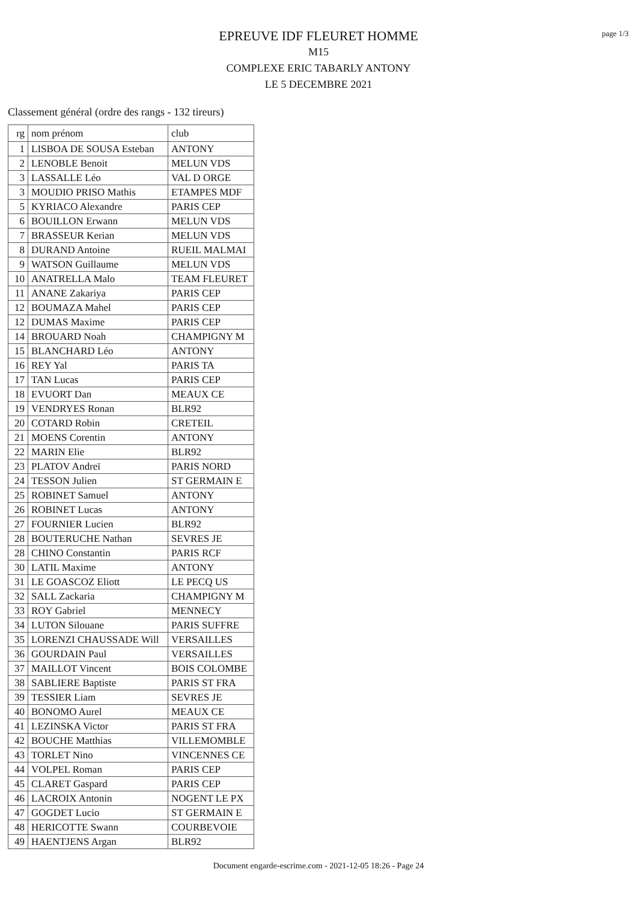EPREUVE IDF FLEURET HOMME
M15
COMPLEXE ERIC TABARLY ANTONY
LE 5 DECEMBRE 2021
page 1/3
Classement général (ordre des rangs - 132 tireurs)
| rg | nom prénom | club |
| --- | --- | --- |
| 1 | LISBOA DE SOUSA Esteban | ANTONY |
| 2 | LENOBLE Benoit | MELUN VDS |
| 3 | LASSALLE Léo | VAL D ORGE |
| 3 | MOUDIO PRISO Mathis | ETAMPES MDF |
| 5 | KYRIACO Alexandre | PARIS CEP |
| 6 | BOUILLON Erwann | MELUN VDS |
| 7 | BRASSEUR Kerian | MELUN VDS |
| 8 | DURAND Antoine | RUEIL MALMAI |
| 9 | WATSON Guillaume | MELUN VDS |
| 10 | ANATRELLA Malo | TEAM FLEURET |
| 11 | ANANE Zakariya | PARIS CEP |
| 12 | BOUMAZA Mahel | PARIS CEP |
| 12 | DUMAS Maxime | PARIS CEP |
| 14 | BROUARD Noah | CHAMPIGNY M |
| 15 | BLANCHARD Léo | ANTONY |
| 16 | REY Yal | PARIS TA |
| 17 | TAN Lucas | PARIS CEP |
| 18 | EVUORT Dan | MEAUX CE |
| 19 | VENDRYES Ronan | BLR92 |
| 20 | COTARD Robin | CRETEIL |
| 21 | MOENS Corentin | ANTONY |
| 22 | MARIN Elie | BLR92 |
| 23 | PLATOV Andreï | PARIS NORD |
| 24 | TESSON Julien | ST GERMAIN E |
| 25 | ROBINET Samuel | ANTONY |
| 26 | ROBINET Lucas | ANTONY |
| 27 | FOURNIER Lucien | BLR92 |
| 28 | BOUTERUCHE Nathan | SEVRES JE |
| 28 | CHINO Constantin | PARIS RCF |
| 30 | LATIL Maxime | ANTONY |
| 31 | LE GOASCOZ Eliott | LE PECQ US |
| 32 | SALL Zackaria | CHAMPIGNY M |
| 33 | ROY Gabriel | MENNECY |
| 34 | LUTON Silouane | PARIS SUFFRE |
| 35 | LORENZI CHAUSSADE Will | VERSAILLES |
| 36 | GOURDAIN Paul | VERSAILLES |
| 37 | MAILLOT Vincent | BOIS COLOMBE |
| 38 | SABLIERE Baptiste | PARIS ST FRA |
| 39 | TESSIER Liam | SEVRES JE |
| 40 | BONOMO Aurel | MEAUX CE |
| 41 | LEZINSKA Victor | PARIS ST FRA |
| 42 | BOUCHE Matthias | VILLEMOMBLE |
| 43 | TORLET Nino | VINCENNES CE |
| 44 | VOLPEL Roman | PARIS CEP |
| 45 | CLARET Gaspard | PARIS CEP |
| 46 | LACROIX Antonin | NOGENT LE PX |
| 47 | GOGDET Lucio | ST GERMAIN E |
| 48 | HERICOTTE Swann | COURBEVOIE |
| 49 | HAENTJENS Argan | BLR92 |
Document engarde-escrime.com - 2021-12-05 18:26 - Page 24